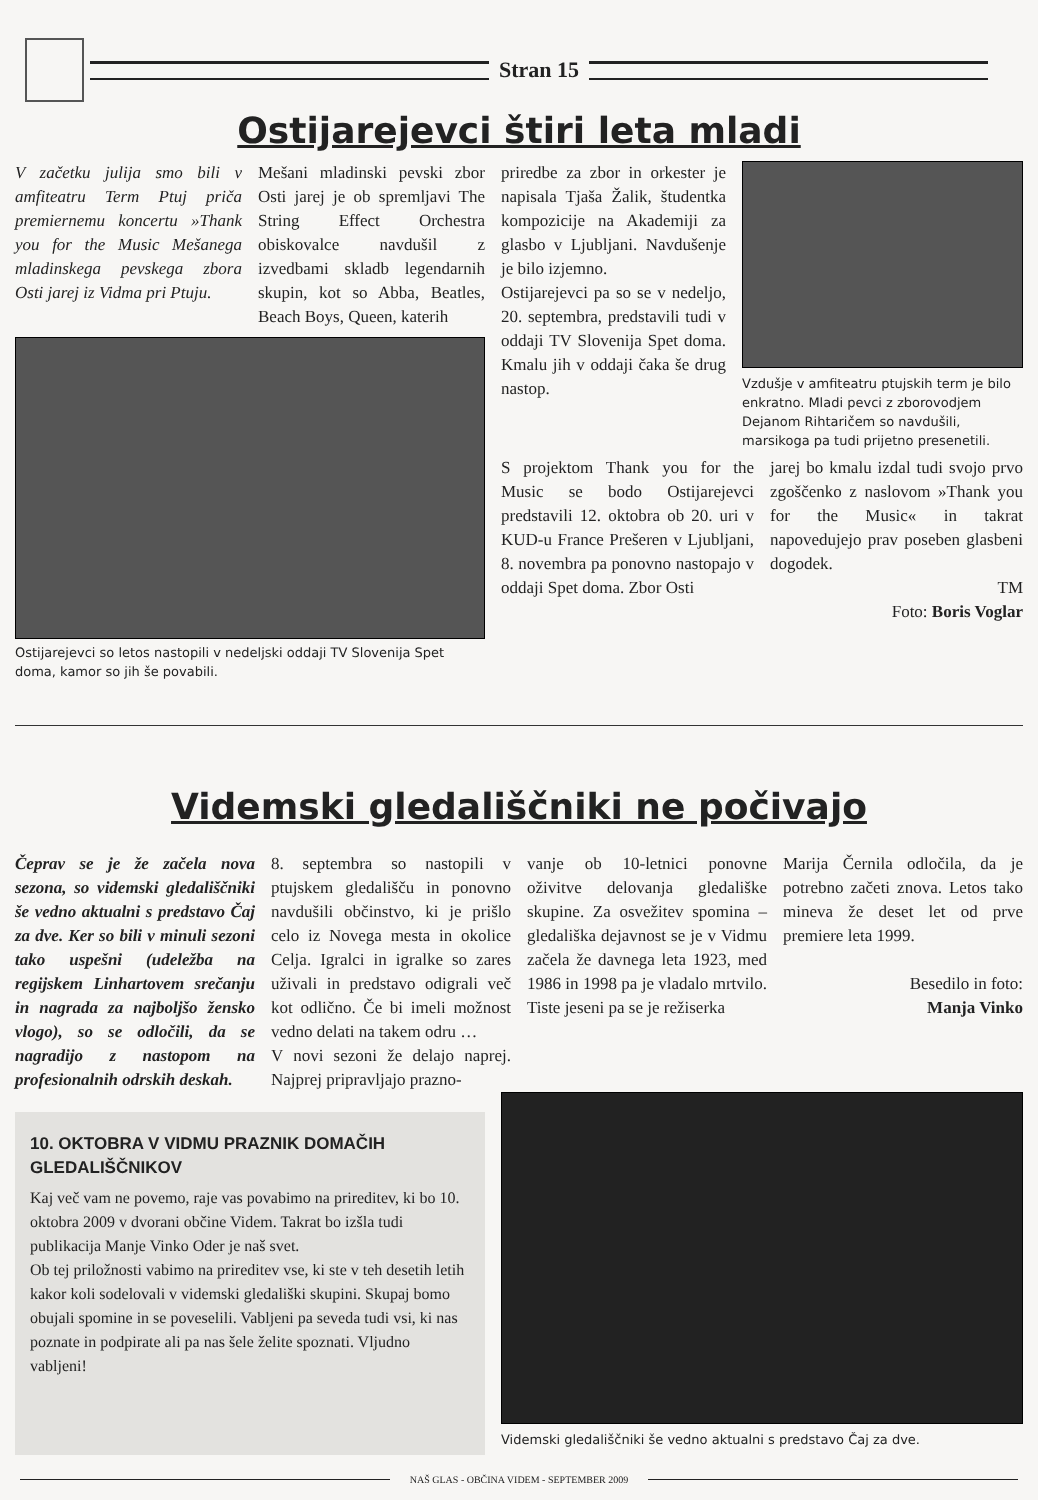Stran 15
Ostijarejevci štiri leta mladi
V začetku julija smo bili v amfiteatru Term Ptuj priča premiernemu koncertu »Thank you for the Music Mešanega mladinskega pevskega zbora Osti jarej iz Vidma pri Ptuju.
Mešani mladinski pevski zbor Osti jarej je ob spremljavi The String Effect Orchestra obiskovalce navdušil z izvedbami skladb legendarnih skupin, kot so Abba, Beatles, Beach Boys, Queen, katerih
Ostijarejevci so letos nastopili v nedeljski oddaji TV Slovenija Spet doma, kamor so jih še povabili.
priredbe za zbor in orkester je napisala Tjaša Žalik, študentka kompozicije na Akademiji za glasbo v Ljubljani. Navdušenje je bilo izjemno.
Ostijarejevci pa so se v nedeljo, 20. septembra, predstavili tudi v oddaji TV Slovenija Spet doma. Kmalu jih v oddaji čaka še drug nastop.
Vzdušje v amfiteatru ptujskih term je bilo enkratno. Mladi pevci z zborovodjem Dejanom Rihtaričem so navdušili, marsikoga pa tudi prijetno presenetili.
S projektom Thank you for the Music se bodo Ostijarejevci predstavili 12. oktobra ob 20. uri v KUD-u France Prešeren v Ljubljani, 8. novembra pa ponovno nastopajo v oddaji Spet doma. Zbor Osti
jarej bo kmalu izdal tudi svojo prvo zgoščenko z naslovom »Thank you for the Music« in takrat napovedujejo prav poseben glasbeni dogodek.
TM
Foto: Boris Voglar
Videmski gledališčniki ne počivajo
Čeprav se je že začela nova sezona, so videmski gledališčniki še vedno aktualni s predstavo Čaj za dve. Ker so bili v minuli sezoni tako uspešni (udeležba na regijskem Linhartovem srečanju in nagrada za najboljšo žensko vlogo), so se odločili, da se nagradijo z nastopom na profesionalnih odrskih deskah.
8. septembra so nastopili v ptujskem gledališču in ponovno navdušili občinstvo, ki je prišlo celo iz Novega mesta in okolice Celja. Igralci in igralke so zares uživali in predstavo odigrali več kot odlično. Če bi imeli možnost vedno delati na takem odru …
V novi sezoni že delajo naprej. Najprej pripravljajo prazno-
vanje ob 10-letnici ponovne oživitve delovanja gledališke skupine. Za osvežitev spomina – gledališka dejavnost se je v Vidmu začela že davnega leta 1923, med 1986 in 1998 pa je vladalo mrtvilo. Tiste jeseni pa se je režiserka
Marija Černila odločila, da je potrebno začeti znova. Letos tako mineva že deset let od prve premiere leta 1999.
Besedilo in foto:
Manja Vinko
10. OKTOBRA V VIDMU PRAZNIK DOMAČIH GLEDALIŠČNIKOV
Kaj več vam ne povemo, raje vas povabimo na prireditev, ki bo 10. oktobra 2009 v dvorani občine Videm. Takrat bo izšla tudi publikacija Manje Vinko Oder je naš svet.
Ob tej priložnosti vabimo na prireditev vse, ki ste v teh desetih letih kakor koli sodelovali v videmski gledališki skupini. Skupaj bomo obujali spomine in se poveselili. Vabljeni pa seveda tudi vsi, ki nas poznate in podpirate ali pa nas šele želite spoznati. Vljudno vabljeni!
Videmski gledališčniki še vedno aktualni s predstavo Čaj za dve.
NAŠ GLAS - OBČINA VIDEM - SEPTEMBER 2009